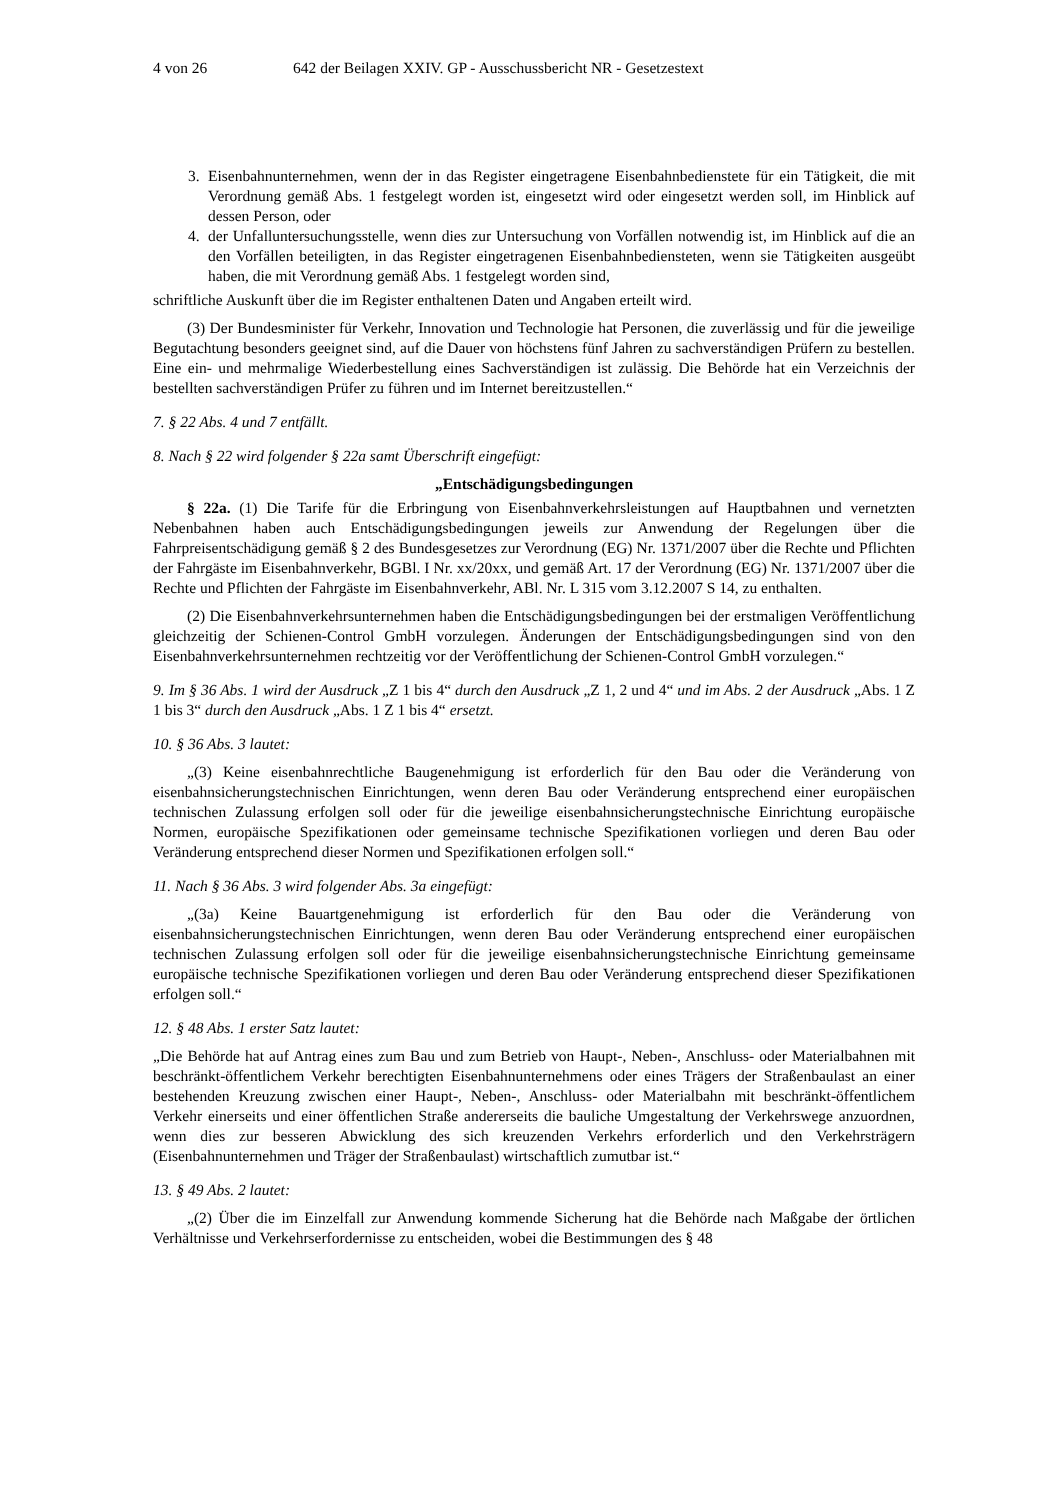4 von 26 642 der Beilagen XXIV. GP - Ausschussbericht NR - Gesetzestext
3. Eisenbahnunternehmen, wenn der in das Register eingetragene Eisenbahnbedienstete für ein Tätigkeit, die mit Verordnung gemäß Abs. 1 festgelegt worden ist, eingesetzt wird oder eingesetzt werden soll, im Hinblick auf dessen Person, oder
4. der Unfalluntersuchungsstelle, wenn dies zur Untersuchung von Vorfällen notwendig ist, im Hinblick auf die an den Vorfällen beteiligten, in das Register eingetragenen Eisenbahnbediensteten, wenn sie Tätigkeiten ausgeübt haben, die mit Verordnung gemäß Abs. 1 festgelegt worden sind,
schriftliche Auskunft über die im Register enthaltenen Daten und Angaben erteilt wird.
(3) Der Bundesminister für Verkehr, Innovation und Technologie hat Personen, die zuverlässig und für die jeweilige Begutachtung besonders geeignet sind, auf die Dauer von höchstens fünf Jahren zu sachverständigen Prüfern zu bestellen. Eine ein- und mehrmalige Wiederbestellung eines Sachverständigen ist zulässig. Die Behörde hat ein Verzeichnis der bestellten sachverständigen Prüfer zu führen und im Internet bereitzustellen.“
7. § 22 Abs. 4 und 7 entfällt.
8. Nach § 22 wird folgender § 22a samt Überschrift eingefügt:
„Entschädigungsbedingungen
§ 22a. (1) Die Tarife für die Erbringung von Eisenbahnverkehrsleistungen auf Hauptbahnen und vernetzten Nebenbahnen haben auch Entschädigungsbedingungen jeweils zur Anwendung der Regelungen über die Fahrpreisentschädigung gemäß § 2 des Bundesgesetzes zur Verordnung (EG) Nr. 1371/2007 über die Rechte und Pflichten der Fahrgäste im Eisenbahnverkehr, BGBl. I Nr. xx/20xx, und gemäß Art. 17 der Verordnung (EG) Nr. 1371/2007 über die Rechte und Pflichten der Fahrgäste im Eisenbahnverkehr, ABl. Nr. L 315 vom 3.12.2007 S 14, zu enthalten.
(2) Die Eisenbahnverkehrsunternehmen haben die Entschädigungsbedingungen bei der erstmaligen Veröffentlichung gleichzeitig der Schienen-Control GmbH vorzulegen. Änderungen der Entschädigungsbedingungen sind von den Eisenbahnverkehrsunternehmen rechtzeitig vor der Veröffentlichung der Schienen-Control GmbH vorzulegen.“
9. Im § 36 Abs. 1 wird der Ausdruck „Z 1 bis 4“ durch den Ausdruck „Z 1, 2 und 4“ und im Abs. 2 der Ausdruck „Abs. 1 Z 1 bis 3“ durch den Ausdruck „Abs. 1 Z 1 bis 4“ ersetzt.
10. § 36 Abs. 3 lautet:
„(3) Keine eisenbahnrechtliche Baugenehmigung ist erforderlich für den Bau oder die Veränderung von eisenbahnsicherungstechnischen Einrichtungen, wenn deren Bau oder Veränderung entsprechend einer europäischen technischen Zulassung erfolgen soll oder für die jeweilige eisenbahnsicherungstechnische Einrichtung europäische Normen, europäische Spezifikationen oder gemeinsame technische Spezifikationen vorliegen und deren Bau oder Veränderung entsprechend dieser Normen und Spezifikationen erfolgen soll.“
11. Nach § 36 Abs. 3 wird folgender Abs. 3a eingefügt:
„(3a) Keine Bauartgenehmigung ist erforderlich für den Bau oder die Veränderung von eisenbahnsicherungstechnischen Einrichtungen, wenn deren Bau oder Veränderung entsprechend einer europäischen technischen Zulassung erfolgen soll oder für die jeweilige eisenbahnsicherungstechnische Einrichtung gemeinsame europäische technische Spezifikationen vorliegen und deren Bau oder Veränderung entsprechend dieser Spezifikationen erfolgen soll.“
12. § 48 Abs. 1 erster Satz lautet:
„Die Behörde hat auf Antrag eines zum Bau und zum Betrieb von Haupt-, Neben-, Anschluss- oder Materialbahnen mit beschränkt-öffentlichem Verkehr berechtigten Eisenbahnunternehmens oder eines Trägers der Straßenbaulast an einer bestehenden Kreuzung zwischen einer Haupt-, Neben-, Anschluss- oder Materialbahn mit beschränkt-öffentlichem Verkehr einerseits und einer öffentlichen Straße andererseits die bauliche Umgestaltung der Verkehrswege anzuordnen, wenn dies zur besseren Abwicklung des sich kreuzenden Verkehrs erforderlich und den Verkehrsträgern (Eisenbahnunternehmen und Träger der Straßenbaulast) wirtschaftlich zumutbar ist.“
13. § 49 Abs. 2 lautet:
„(2) Über die im Einzelfall zur Anwendung kommende Sicherung hat die Behörde nach Maßgabe der örtlichen Verhältnisse und Verkehrserfordernisse zu entscheiden, wobei die Bestimmungen des § 48